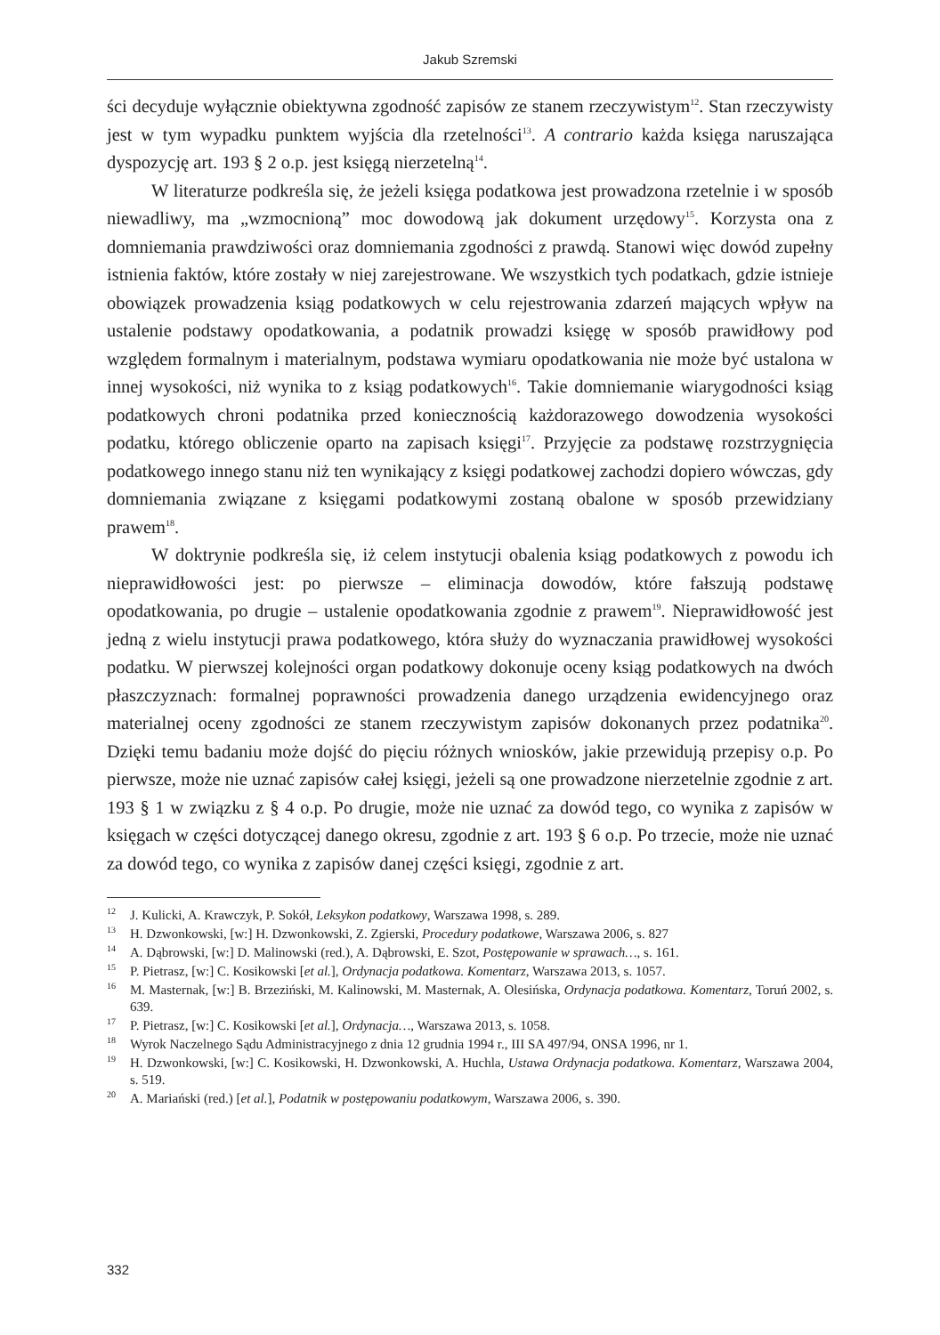Jakub Szremski
ści decyduje wyłącznie obiektywna zgodność zapisów ze stanem rzeczywistym<sup>12</sup>. Stan rzeczywisty jest w tym wypadku punktem wyjścia dla rzetelności<sup>13</sup>. A contrario każda księga naruszająca dyspozycję art. 193 § 2 o.p. jest księgą nierzetelną<sup>14</sup>.
W literaturze podkreśla się, że jeżeli księga podatkowa jest prowadzona rzetelnie i w sposób niewadliwy, ma „wzmocnioną” moc dowodową jak dokument urzędowy<sup>15</sup>. Korzysta ona z domniemania prawdziwości oraz domniemania zgodności z prawdą. Stanowi więc dowód zupełny istnienia faktów, które zostały w niej zarejestrowane. We wszystkich tych podatkach, gdzie istnieje obowiązek prowadzenia ksiąg podatkowych w celu rejestrowania zdarzeń mających wpływ na ustalenie podstawy opodatkowania, a podatnik prowadzi księgę w sposób prawidłowy pod względem formalnym i materialnym, podstawa wymiaru opodatkowania nie może być ustalona w innej wysokości, niż wynika to z ksiąg podatkowych<sup>16</sup>. Takie domniemanie wiarygodności ksiąg podatkowych chroni podatnika przed koniecznością każdorazowego dowodzenia wysokości podatku, którego obliczenie oparto na zapisach księgi<sup>17</sup>. Przyjęcie za podstawę rozstrzygnięcia podatkowego innego stanu niż ten wynikający z księgi podatkowej zachodzi dopiero wówczas, gdy domniemania związane z księgami podatkowymi zostaną obalone w sposób przewidziany prawem<sup>18</sup>.
W doktrynie podkreśla się, iż celem instytucji obalenia ksiąg podatkowych z powodu ich nieprawidłowości jest: po pierwsze – eliminacja dowodów, które fałszują podstawę opodatkowania, po drugie – ustalenie opodatkowania zgodnie z prawem<sup>19</sup>. Nieprawidłowość jest jedną z wielu instytucji prawa podatkowego, która służy do wyznaczania prawidłowej wysokości podatku. W pierwszej kolejności organ podatkowy dokonuje oceny ksiąg podatkowych na dwóch płaszczyznach: formalnej poprawności prowadzenia danego urządzenia ewidencyjnego oraz materialnej oceny zgodności ze stanem rzeczywistym zapisów dokonanych przez podatnika<sup>20</sup>. Dzięki temu badaniu może dojść do pięciu różnych wniosków, jakie przewidują przepisy o.p. Po pierwsze, może nie uznać zapisów całej księgi, jeżeli są one prowadzone nierzetelnie zgodnie z art. 193 § 1 w związku z § 4 o.p. Po drugie, może nie uznać za dowód tego, co wynika z zapisów w księgach w części dotyczącej danego okresu, zgodnie z art. 193 § 6 o.p. Po trzecie, może nie uznać za dowód tego, co wynika z zapisów danej części księgi, zgodnie z art.
<sup>12</sup> J. Kulicki, A. Krawczyk, P. Sokół, Leksykon podatkowy, Warszawa 1998, s. 289.
<sup>13</sup>H. Dzwonkowski, [w:] H. Dzwonkowski, Z. Zgierski, Procedury podatkowe, Warszawa 2006, s. 827
<sup>14</sup> A. Dąbrowski, [w:] D. Malinowski (red.), A. Dąbrowski, E. Szot, Postępowanie w sprawach…, s. 161.
<sup>15</sup>P. Pietrasz, [w:] C. Kosikowski [et al.], Ordynacja podatkowa. Komentarz, Warszawa 2013, s. 1057.
<sup>16</sup> M. Masternak, [w:] B. Brzeziński, M. Kalinowski, M. Masternak, A. Olesińska, Ordynacja podatkowa. Komentarz, Toruń 2002, s. 639.
<sup>17</sup>P. Pietrasz, [w:] C. Kosikowski [et al.], Ordynacja…, Warszawa 2013, s. 1058.
<sup>18</sup> Wyrok Naczelnego Sądu Administracyjnego z dnia 12 grudnia 1994 r., III SA 497/94, ONSA 1996, nr 1.
<sup>19</sup>H. Dzwonkowski, [w:] C. Kosikowski, H. Dzwonkowski, A. Huchla, Ustawa Ordynacja podatkowa. Komentarz, Warszawa 2004, s. 519.
<sup>20</sup> A. Mariański (red.) [et al.], Podatnik w postępowaniu podatkowym, Warszawa 2006, s. 390.
332